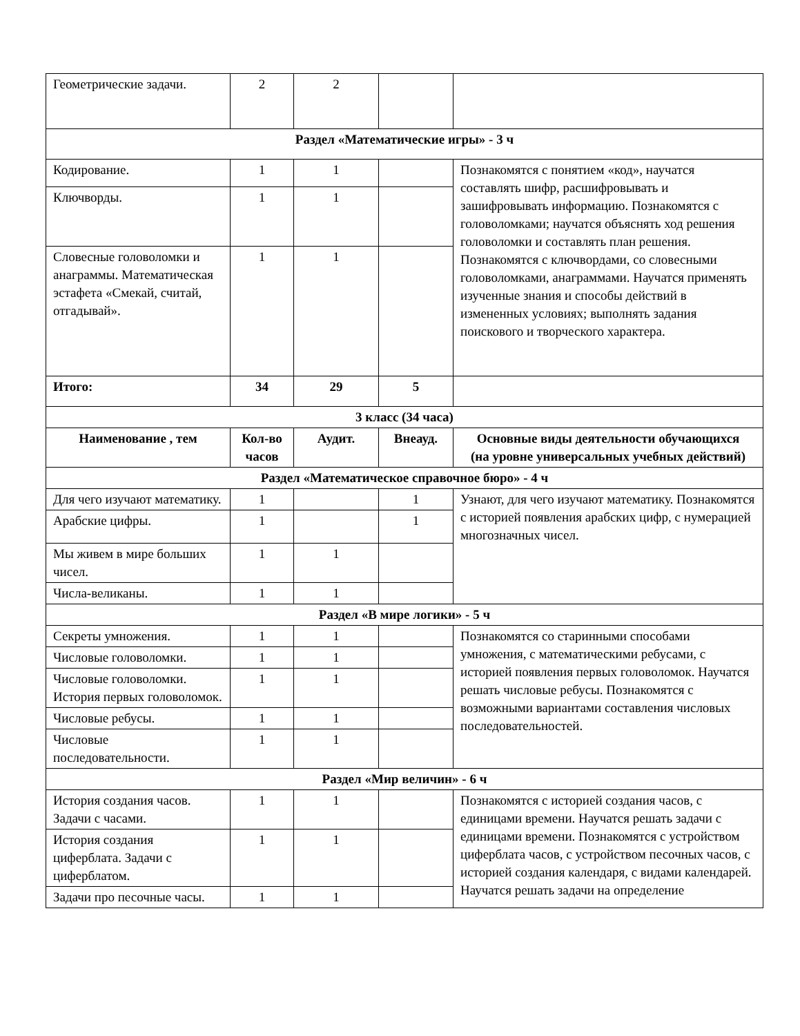| Геометрические задачи. | 2 | 2 | | |
| Раздел «Математические игры» - 3 ч | | | | |
| Кодирование. | 1 | 1 | | Познакомятся с понятием «код», научатся составлять шифр, расшифровывать и зашифровывать информацию. Познакомятся с головоломками; научатся объяснять ход решения головоломки и составлять план решения. Познакомятся с ключвордами, со словесными головоломками, анаграммами. Научатся применять изученные знания и способы действий в измененных условиях; выполнять задания поискового и творческого характера. |
| Ключворды. | 1 | 1 | | |
| Словесные головоломки и анаграммы. Математическая эстафета «Смекай, считай, отгадывай». | 1 | 1 | | |
| Итого: | 34 | 29 | 5 | |
| 3 класс (34 часа) | | | | |
| Наименование , тем | Кол-во часов | Аудит. | Внеауд. | Основные виды деятельности обучающихся (на уровне универсальных учебных действий) |
| Раздел «Математическое справочное бюро» - 4 ч | | | | |
| Для чего изучают математику. | 1 | | 1 | Узнают, для чего изучают математику. Познакомятся с историей появления арабских цифр, с нумерацией многозначных чисел. |
| Арабские цифры. | 1 | | 1 | |
| Мы живем в мире больших чисел. | 1 | 1 | | |
| Числа-великаны. | 1 | 1 | | |
| Раздел «В мире логики» - 5 ч | | | | |
| Секреты умножения. | 1 | 1 | | Познакомятся со старинными способами умножения, с математическими ребусами, с историей появления первых головоломок. Научатся решать числовые ребусы. Познакомятся с возможными вариантами составления числовых последовательностей. |
| Числовые головоломки. | 1 | 1 | | |
| Числовые головоломки. История первых головоломок. | 1 | 1 | | |
| Числовые ребусы. | 1 | 1 | | |
| Числовые последовательности. | 1 | 1 | | |
| Раздел «Мир величин» - 6 ч | | | | |
| История создания часов. Задачи с часами. | 1 | 1 | | Познакомятся с историей создания часов, с единицами времени. Научатся решать задачи с единицами времени. Познакомятся с устройством циферблата часов, с устройством песочных часов, с историей создания календаря, с видами календарей. Научатся решать задачи на определение |
| История создания циферблата. Задачи с циферблатом. | 1 | 1 | | |
| Задачи про песочные часы. | 1 | 1 | | |